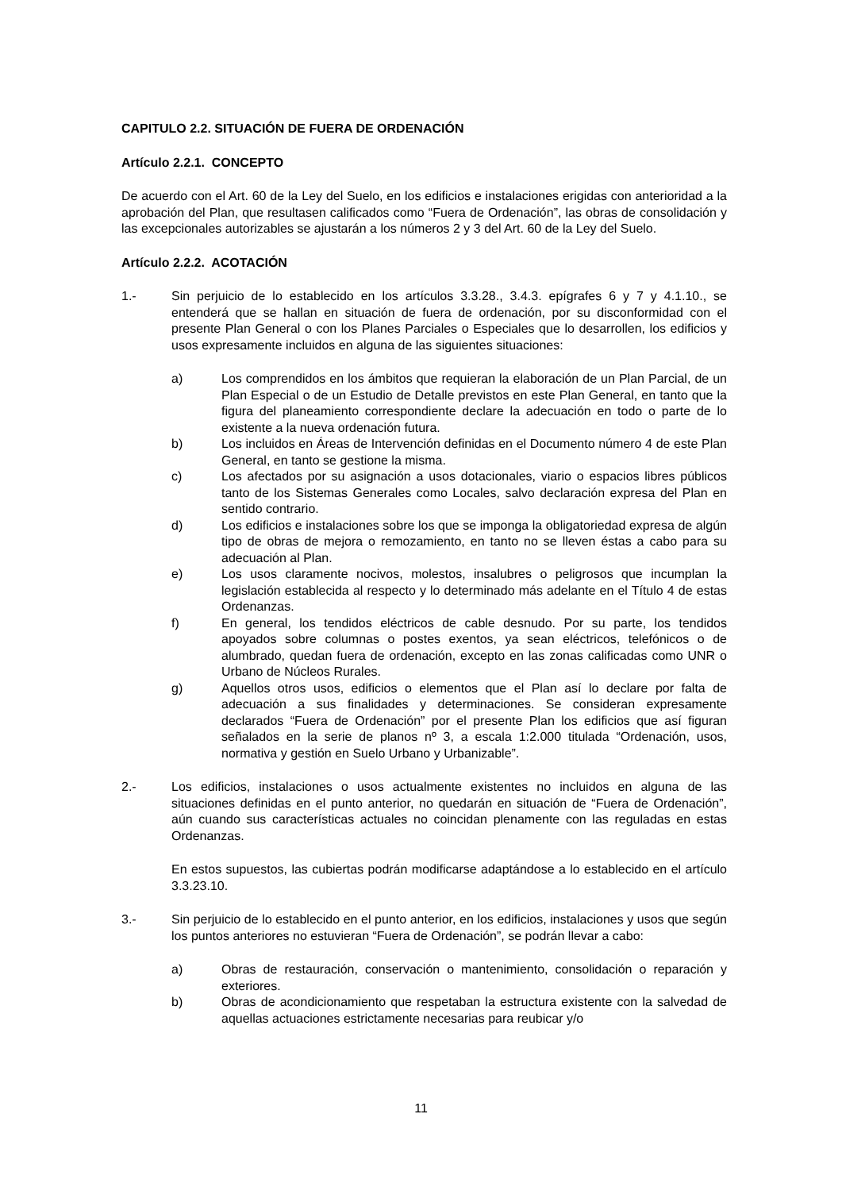CAPITULO 2.2. SITUACIÓN DE FUERA DE ORDENACIÓN
Artículo 2.2.1. CONCEPTO
De acuerdo con el Art. 60 de la Ley del Suelo, en los edificios e instalaciones erigidas con anterioridad a la aprobación del Plan, que resultasen calificados como “Fuera de Ordenación”, las obras de consolidación y las excepcionales autorizables se ajustarán a los números 2 y 3 del Art. 60 de la Ley del Suelo.
Artículo 2.2.2. ACOTACIÓN
1.- Sin perjuicio de lo establecido en los artículos 3.3.28., 3.4.3. epígrafes 6 y 7 y 4.1.10., se entenderá que se hallan en situación de fuera de ordenación, por su disconformidad con el presente Plan General o con los Planes Parciales o Especiales que lo desarrollen, los edificios y usos expresamente incluidos en alguna de las siguientes situaciones:
a) Los comprendidos en los ámbitos que requieran la elaboración de un Plan Parcial, de un Plan Especial o de un Estudio de Detalle previstos en este Plan General, en tanto que la figura del planeamiento correspondiente declare la adecuación en todo o parte de lo existente a la nueva ordenación futura.
b) Los incluidos en Áreas de Intervención definidas en el Documento número 4 de este Plan General, en tanto se gestione la misma.
c) Los afectados por su asignación a usos dotacionales, viario o espacios libres públicos tanto de los Sistemas Generales como Locales, salvo declaración expresa del Plan en sentido contrario.
d) Los edificios e instalaciones sobre los que se imponga la obligatoriedad expresa de algún tipo de obras de mejora o remozamiento, en tanto no se lleven éstas a cabo para su adecuación al Plan.
e) Los usos claramente nocivos, molestos, insalubres o peligrosos que incumplan la legislación establecida al respecto y lo determinado más adelante en el Título 4 de estas Ordenanzas.
f) En general, los tendidos eléctricos de cable desnudo. Por su parte, los tendidos apoyados sobre columnas o postes exentos, ya sean eléctricos, telefónicos o de alumbrado, quedan fuera de ordenación, excepto en las zonas calificadas como UNR o Urbano de Núcleos Rurales.
g) Aquellos otros usos, edificios o elementos que el Plan así lo declare por falta de adecuación a sus finalidades y determinaciones. Se consideran expresamente declarados “Fuera de Ordenación” por el presente Plan los edificios que así figuran señalados en la serie de planos nº 3, a escala 1:2.000 titulada “Ordenación, usos, normativa y gestión en Suelo Urbano y Urbanizable”.
2.- Los edificios, instalaciones o usos actualmente existentes no incluidos en alguna de las situaciones definidas en el punto anterior, no quedarán en situación de “Fuera de Ordenación”, aún cuando sus características actuales no coincidan plenamente con las reguladas en estas Ordenanzas.
En estos supuestos, las cubiertas podrán modificarse adaptándose a lo establecido en el artículo 3.3.23.10.
3.- Sin perjuicio de lo establecido en el punto anterior, en los edificios, instalaciones y usos que según los puntos anteriores no estuvieran “Fuera de Ordenación”, se podrán llevar a cabo:
a) Obras de restauración, conservación o mantenimiento, consolidación o reparación y exteriores.
b) Obras de acondicionamiento que respetaban la estructura existente con la salvedad de aquellas actuaciones estrictamente necesarias para reubicar y/o
11